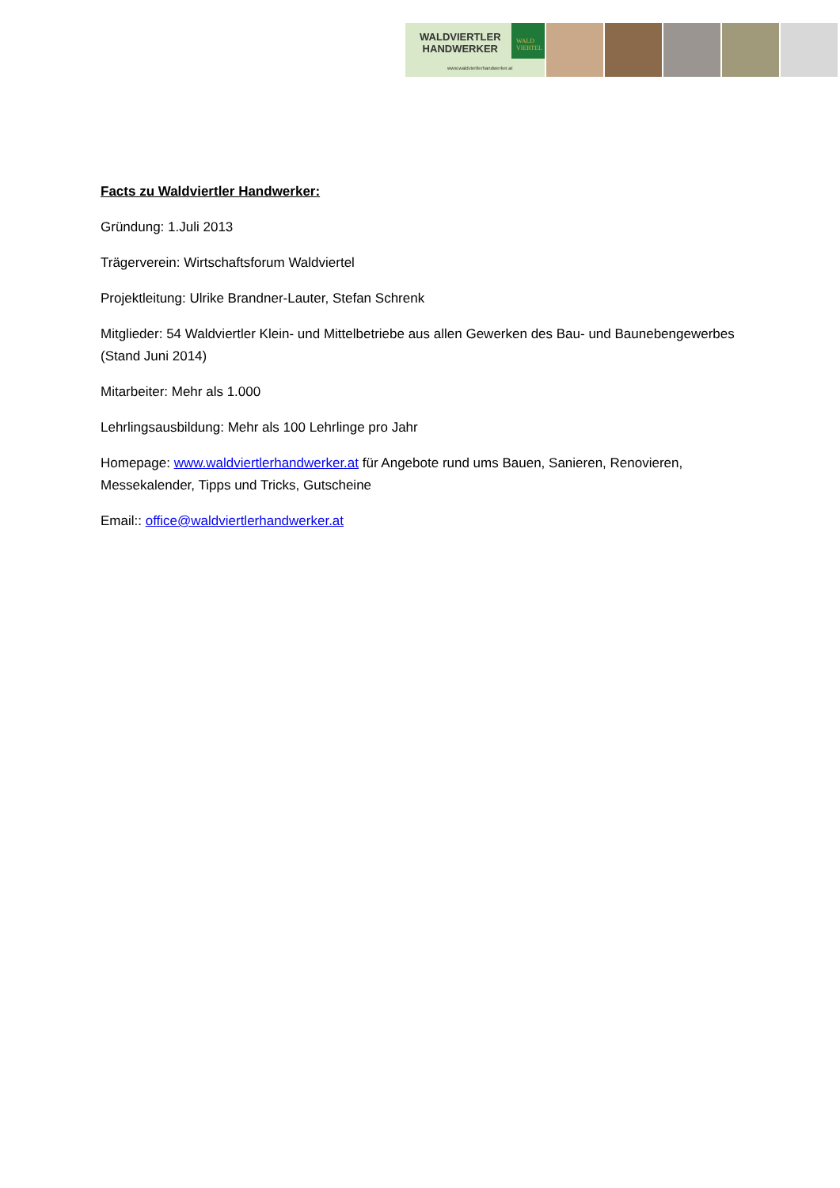WALDVIERTLER
HANDWERKER
www.waldviertlerhandwerker.at
WALD
VIERTEL
Facts zu Waldviertler Handwerker:
Gründung: 1.Juli 2013
Trägerverein: Wirtschaftsforum Waldviertel
Projektleitung: Ulrike Brandner-Lauter, Stefan Schrenk
Mitglieder: 54 Waldviertler Klein- und Mittelbetriebe aus allen Gewerken des Bau- und Baunebengewerbes (Stand Juni 2014)
Mitarbeiter: Mehr als 1.000
Lehrlingsausbildung: Mehr als 100 Lehrlinge pro Jahr
Homepage: www.waldviertlerhandwerker.at für Angebote rund ums Bauen, Sanieren, Renovieren, Messekalender, Tipps und Tricks, Gutscheine
Email:: office@waldviertlerhandwerker.at